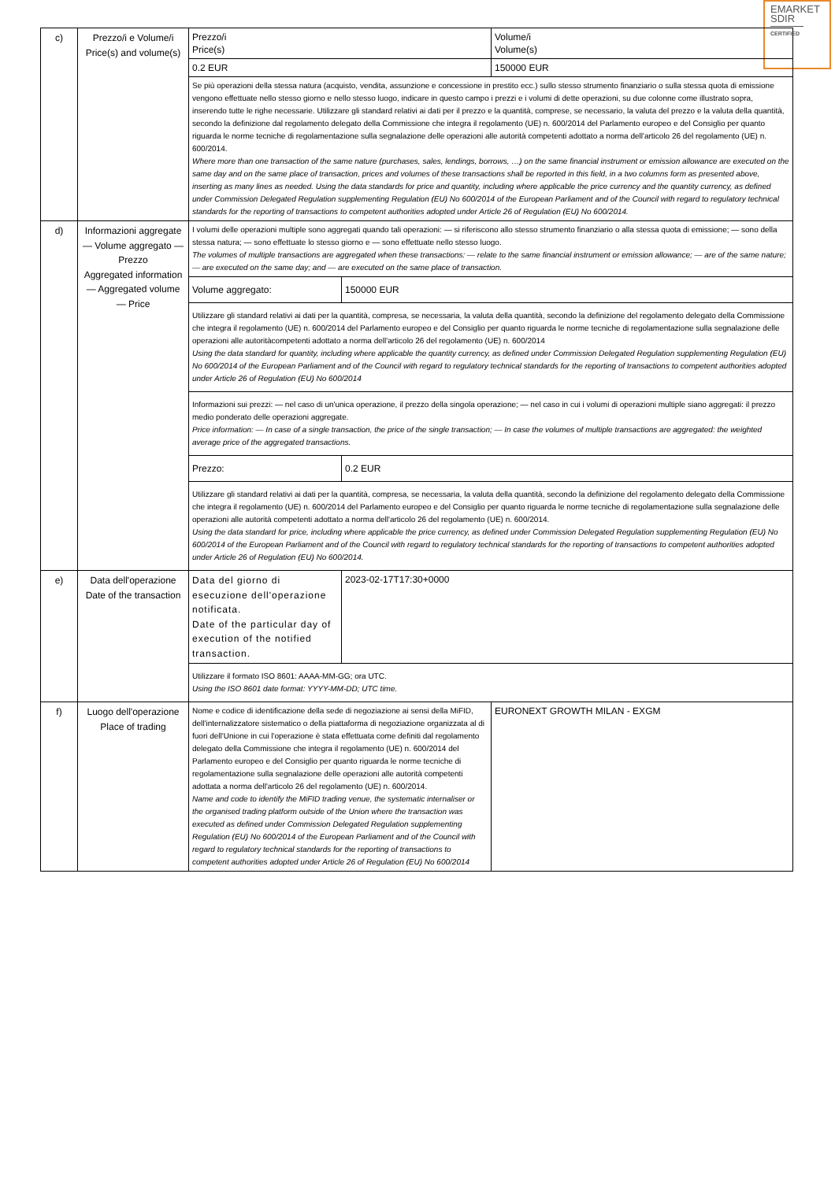EMARKET
SDIR
CERTIFIED
| c) | Prezzo/i e Volume/i Price(s) and volume(s) | / Prezzo/i Price(s) / Volume/i Volume(s) / / 0.2 EUR / 150000 EUR / / Se più operazioni della stessa natura (acquisto, vendita, assunzione e concessione in prestito ecc.) sullo stesso strumento finanziario o sulla stessa quota di emissione vengono effettuate nello stesso giorno e nello stesso luogo, indicare in questo campo i prezzi e i volumi di dette operazioni, su due colonne come illustrato sopra, inserendo tutte le righe necessarie. Utilizzare gli standard relativi ai dati per il prezzo e la quantità, comprese, se necessario, la valuta del prezzo e la valuta della quantità, secondo la definizione dal regolamento delegato della Commissione che integra il regolamento (UE) n. 600/2014 del Parlamento europeo e del Consiglio per quanto riguarda le norme tecniche di regolamentazione sulla segnalazione delle operazioni alle autorità competenti adottato a norma dell'articolo 26 del regolamento (UE) n. 600/2014. Where more than one transaction of the same nature (purchases, sales, lendings, borrows, …) on the same financial instrument or emission allowance are executed on the same day and on the same place of transaction, prices and volumes of these transactions shall be reported in this field, in a two columns form as presented above, inserting as many lines as needed. Using the data standards for price and quantity, including where applicable the price currency and the quantity currency, as defined under Commission Delegated Regulation supplementing Regulation (EU) No 600/2014 of the European Parliament and of the Council with regard to regulatory technical standards for the reporting of transactions to competent authorities adopted under Article 26 of Regulation (EU) No 600/2014. / / |
| d) | Informazioni aggregate — Volume aggregato — Prezzo Aggregated information — Aggregated volume — Price | / I volumi delle operazioni multiple sono aggregati quando tali operazioni: — si riferiscono allo stesso strumento finanziario o alla stessa quota di emissione; — sono della stessa natura; — sono effettuate lo stesso giorno e — sono effettuate nello stesso luogo. The volumes of multiple transactions are aggregated when these transactions: — relate to the same financial instrument or emission allowance; — are of the same nature; — are executed on the same day; and — are executed on the same place of transaction. / / / Volume aggregato: / 150000 EUR / / Utilizzare gli standard relativi ai dati per la quantità, compresa, se necessaria, la valuta della quantità, secondo la definizione del regolamento delegato della Commissione che integra il regolamento (UE) n. 600/2014 del Parlamento europeo e del Consiglio per quanto riguarda le norme tecniche di regolamentazione sulla segnalazione delle operazioni alle autoritàcompetenti adottato a norma dell'articolo 26 del regolamento (UE) n. 600/2014 Using the data standard for quantity, including where applicable the quantity currency, as defined under Commission Delegated Regulation supplementing Regulation (EU) No 600/2014 of the European Parliament and of the Council with regard to regulatory technical standards for the reporting of transactions to competent authorities adopted under Article 26 of Regulation (EU) No 600/2014 / / / Informazioni sui prezzi: — nel caso di un'unica operazione, il prezzo della singola operazione; — nel caso in cui i volumi di operazioni multiple siano aggregati: il prezzo medio ponderato delle operazioni aggregate. Price information: — In case of a single transaction, the price of the single transaction; — In case the volumes of multiple transactions are aggregated: the weighted average price of the aggregated transactions. / / / Prezzo: / 0.2 EUR / / Utilizzare gli standard relativi ai dati per la quantità, compresa, se necessaria, la valuta della quantità, secondo la definizione del regolamento delegato della Commissione che integra il regolamento (UE) n. 600/2014 del Parlamento europeo e del Consiglio per quanto riguarda le norme tecniche di regolamentazione sulla segnalazione delle operazioni alle autorità competenti adottato a norma dell'articolo 26 del regolamento (UE) n. 600/2014. Using the data standard for price, including where applicable the price currency, as defined under Commission Delegated Regulation supplementing Regulation (EU) No 600/2014 of the European Parliament and of the Council with regard to regulatory technical standards for the reporting of transactions to competent authorities adopted under Article 26 of Regulation (EU) No 600/2014. / / |
| e) | Data dell'operazione Date of the transaction | / Data del giorno di esecuzione dell'operazione notificata. Date of the particular day of execution of the notified transaction. / 2023-02-17T17:30+0000 / / Utilizzare il formato ISO 8601: AAAA-MM-GG; ora UTC. Using the ISO 8601 date format: YYYY-MM-DD; UTC time. / / |
| f) | Luogo dell'operazione Place of trading | / Nome e codice di identificazione della sede di negoziazione ai sensi della MiFID, dell'internalizzatore sistematico o della piattaforma di negoziazione organizzata al di fuori dell'Unione in cui l'operazione è stata effettuata come definiti dal regolamento delegato della Commissione che integra il regolamento (UE) n. 600/2014 del Parlamento europeo e del Consiglio per quanto riguarda le norme tecniche di regolamentazione sulla segnalazione delle operazioni alle autorità competenti adottata a norma dell'articolo 26 del regolamento (UE) n. 600/2014. Name and code to identify the MiFID trading venue, the systematic internaliser or the organised trading platform outside of the Union where the transaction was executed as defined under Commission Delegated Regulation supplementing Regulation (EU) No 600/2014 of the European Parliament and of the Council with regard to regulatory technical standards for the reporting of transactions to competent authorities adopted under Article 26 of Regulation (EU) No 600/2014 / EURONEXT GROWTH MILAN - EXGM / |